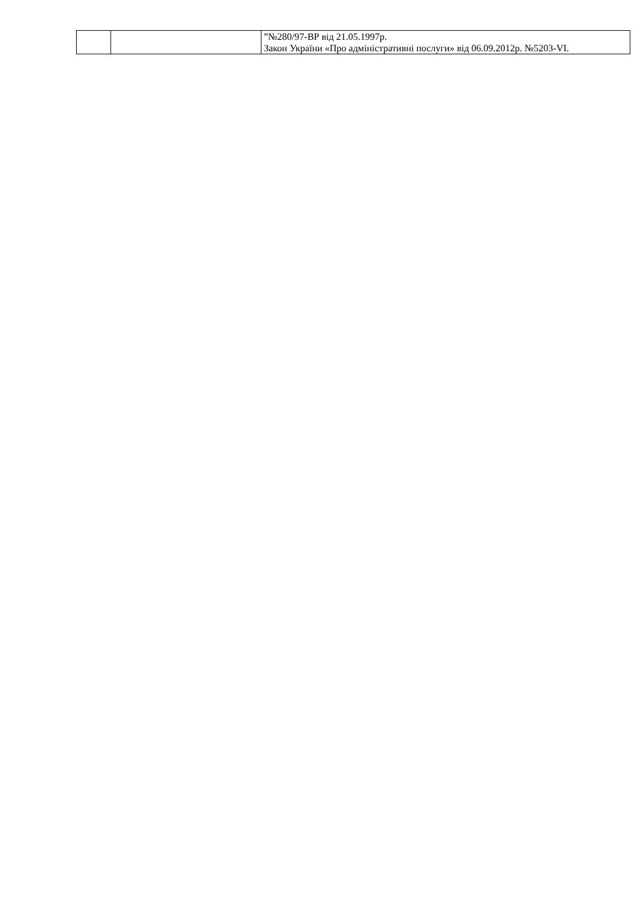| | | ”№280/97-ВР від 21.05.1997р. Закон України «Про адміністративні послуги» від 06.09.2012р. №5203-VI. |